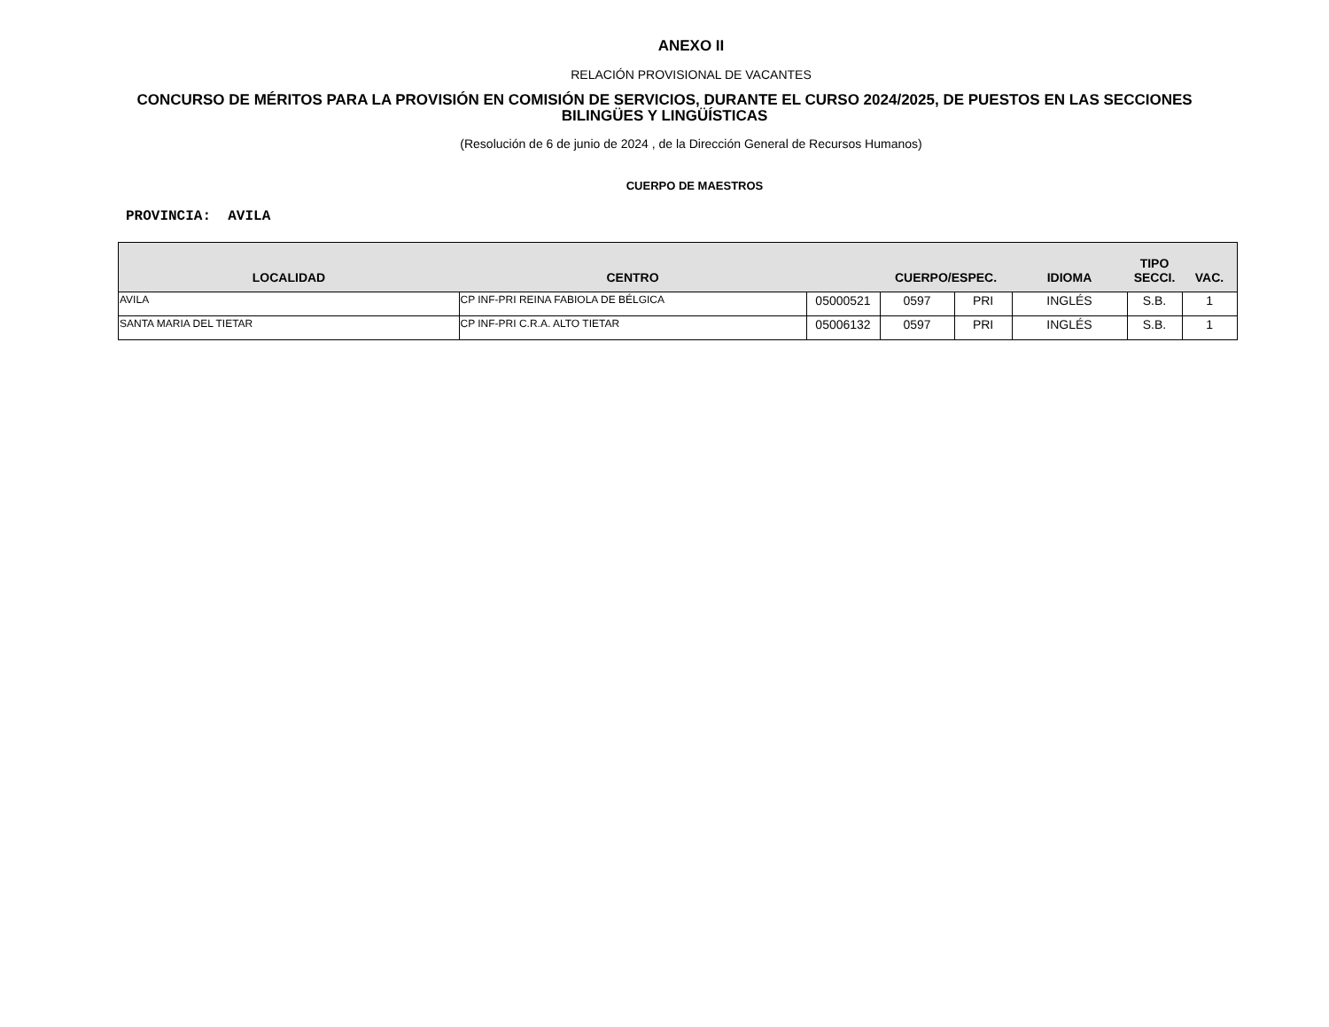ANEXO II
RELACIÓN PROVISIONAL DE VACANTES
CONCURSO DE MÉRITOS PARA LA PROVISIÓN EN COMISIÓN DE SERVICIOS, DURANTE EL CURSO 2024/2025, DE PUESTOS EN LAS SECCIONES BILINGÜES Y LINGÜÍSTICAS
(Resolución de 6 de junio de 2024 , de la Dirección General de Recursos Humanos)
CUERPO DE MAESTROS
PROVINCIA: AVILA
| LOCALIDAD | CENTRO | | CUERPO/ESPEC. | | IDIOMA | TIPO SECCI. | VAC. |
| --- | --- | --- | --- | --- | --- | --- | --- |
| AVILA | CP INF-PRI REINA FABIOLA DE BÉLGICA | 05000521 | 0597 | PRI | INGLÉS | S.B. | 1 |
| SANTA MARIA DEL TIETAR | CP INF-PRI C.R.A. ALTO TIETAR | 05006132 | 0597 | PRI | INGLÉS | S.B. | 1 |